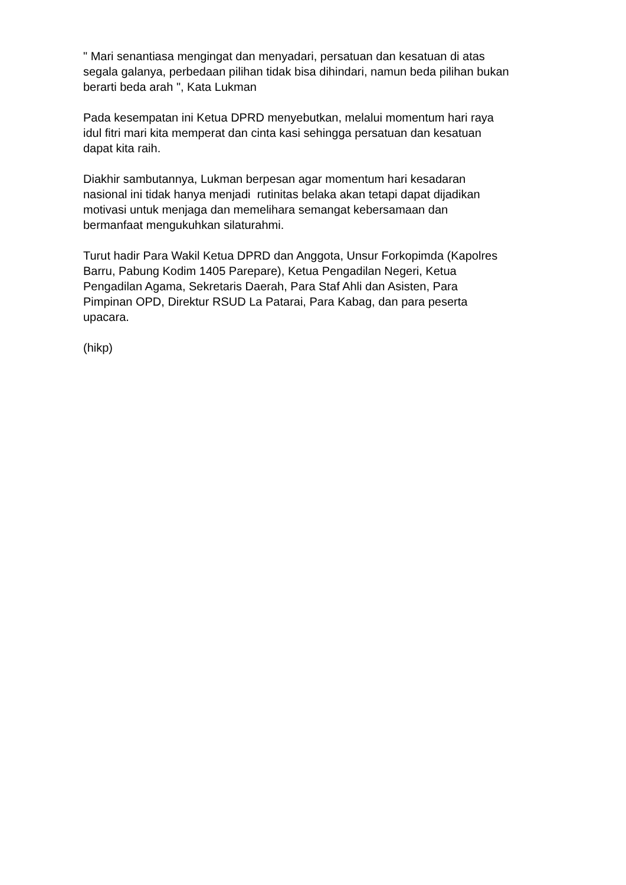" Mari senantiasa mengingat dan menyadari, persatuan dan kesatuan di atas
segala galanya, perbedaan pilihan tidak bisa dihindari, namun beda pilihan bukan
berarti beda arah ", Kata Lukman
Pada kesempatan ini Ketua DPRD menyebutkan, melalui momentum hari raya
idul fitri mari kita memperat dan cinta kasi sehingga persatuan dan kesatuan
dapat kita raih.
Diakhir sambutannya, Lukman berpesan agar momentum hari kesadaran
nasional ini tidak hanya menjadi rutinitas belaka akan tetapi dapat dijadikan
motivasi untuk menjaga dan memelihara semangat kebersamaan dan
bermanfaat mengukuhkan silaturahmi.
Turut hadir Para Wakil Ketua DPRD dan Anggota, Unsur Forkopimda (Kapolres
Barru, Pabung Kodim 1405 Parepare), Ketua Pengadilan Negeri, Ketua
Pengadilan Agama, Sekretaris Daerah, Para Staf Ahli dan Asisten, Para
Pimpinan OPD, Direktur RSUD La Patarai, Para Kabag, dan para peserta
upacara.
(hikp)